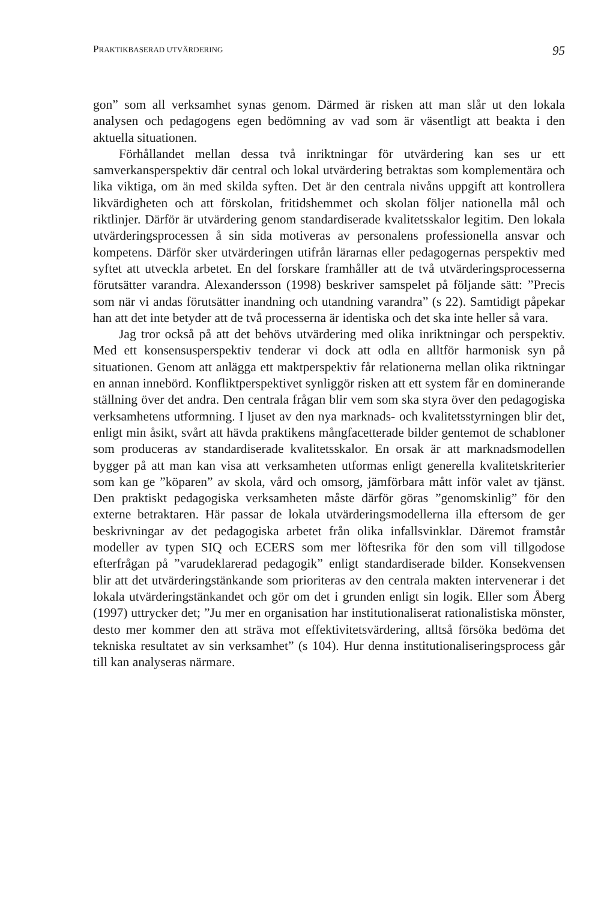PRAKTIKBASERAD UTVÄRDERING 95
gon” som all verksamhet synas genom. Därmed är risken att man slår ut den lokala analysen och pedagogens egen bedömning av vad som är väsentligt att beakta i den aktuella situationen.
Förhållandet mellan dessa två inriktningar för utvärdering kan ses ur ett samverkansperspektiv där central och lokal utvärdering betraktas som komplementära och lika viktiga, om än med skilda syften. Det är den centrala nivåns uppgift att kontrollera likvärdigheten och att förskolan, fritidshemmet och skolan följer nationella mål och riktlinjer. Därför är utvärdering genom standardiserade kvalitetsskalor legitim. Den lokala utvärderingsprocessen å sin sida motiveras av personalens professionella ansvar och kompetens. Därför sker utvärderingen utifrån lärarnas eller pedagogernas perspektiv med syftet att utveckla arbetet. En del forskare framhåller att de två utvärderingsprocesserna förutsätter varandra. Alexandersson (1998) beskriver samspelet på följande sätt: ”Precis som när vi andas förutsätter inandning och utandning varandra” (s 22). Samtidigt påpekar han att det inte betyder att de två processerna är identiska och det ska inte heller så vara.
Jag tror också på att det behövs utvärdering med olika inriktningar och perspektiv. Med ett konsensusperspektiv tenderar vi dock att odla en alltför harmonisk syn på situationen. Genom att anlägga ett maktperspektiv får relationerna mellan olika riktningar en annan innebörd. Konfliktperspektivet synliggör risken att ett system får en dominerande ställning över det andra. Den centrala frågan blir vem som ska styra över den pedagogiska verksamhetens utformning. I ljuset av den nya marknads- och kvalitetsstyrningen blir det, enligt min åsikt, svårt att hävda praktikens mångfacetterade bilder gentemot de schabloner som produceras av standardiserade kvalitetsskalor. En orsak är att marknadsmodellen bygger på att man kan visa att verksamheten utformas enligt generella kvalitetskriterier som kan ge ”köparen” av skola, vård och omsorg, jämförbara mått inför valet av tjänst. Den praktiskt pedagogiska verksamheten måste därför göras ”genomskinlig” för den externe betraktaren. Här passar de lokala utvärderingsmodellerna illa eftersom de ger beskrivningar av det pedagogiska arbetet från olika infallsvinklar. Däremot framstår modeller av typen SIQ och ECERS som mer löftesrika för den som vill tillgodose efterfrågan på ”varudeklarerad pedagogik” enligt standardiserade bilder. Konsekvensen blir att det utvärderingstänkande som prioriteras av den centrala makten intervenerar i det lokala utvärderingstänkandet och gör om det i grunden enligt sin logik. Eller som Åberg (1997) uttrycker det; ”Ju mer en organisation har institutionaliserat rationalistiska mönster, desto mer kommer den att sträva mot effektivitetsvärdering, alltså försöka bedöma det tekniska resultatet av sin verksamhet” (s 104). Hur denna institutionaliseringsprocess går till kan analyseras närmare.